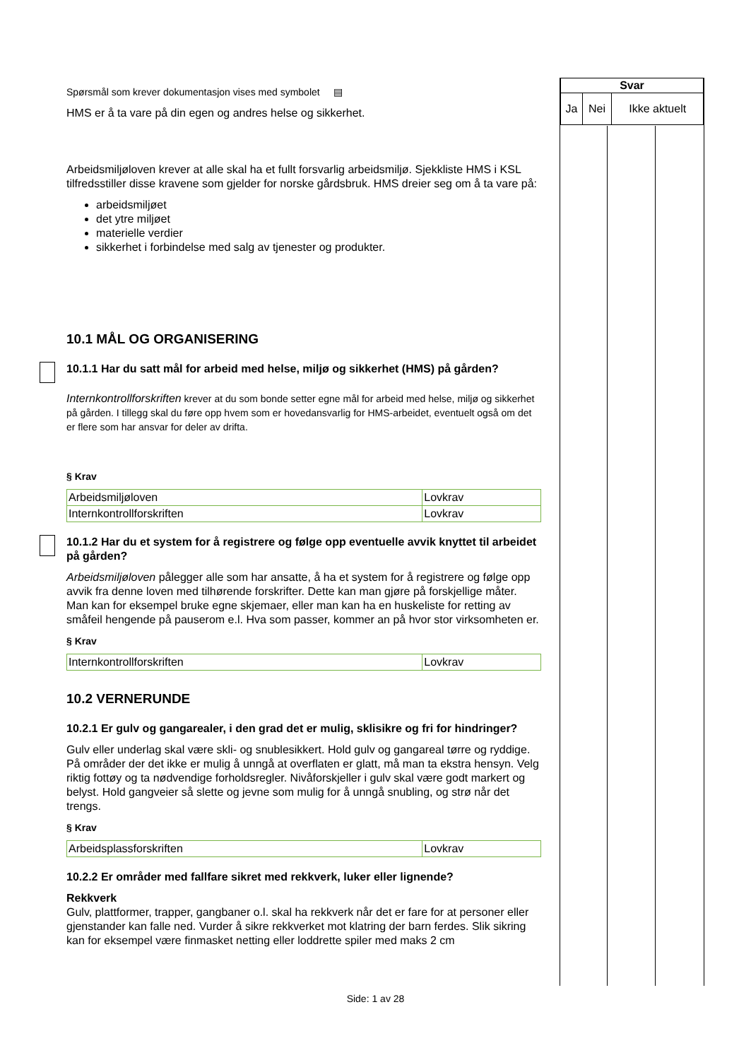Spørsmål som krever dokumentasjon vises med symbolet ▤
HMS er å ta vare på din egen og andres helse og sikkerhet.
Arbeidsmiljøloven krever at alle skal ha et fullt forsvarlig arbeidsmiljø. Sjekkliste HMS i KSL tilfredsstiller disse kravene som gjelder for norske gårdsbruk. HMS dreier seg om å ta vare på:
arbeidsmiljøet
det ytre miljøet
materielle verdier
sikkerhet i forbindelse med salg av tjenester og produkter.
10.1 MÅL OG ORGANISERING
10.1.1 Har du satt mål for arbeid med helse, miljø og sikkerhet (HMS) på gården?
Internkontrollforskriften krever at du som bonde setter egne mål for arbeid med helse, miljø og sikkerhet på gården. I tillegg skal du føre opp hvem som er hovedansvarlig for HMS-arbeidet, eventuelt også om det er flere som har ansvar for deler av drifta.
§ Krav
| Arbeidsmiljøloven | Lovkrav |
| Internkontrollforskriften | Lovkrav |
10.1.2 Har du et system for å registrere og følge opp eventuelle avvik knyttet til arbeidet på gården?
Arbeidsmiljøloven pålegger alle som har ansatte, å ha et system for å registrere og følge opp avvik fra denne loven med tilhørende forskrifter. Dette kan man gjøre på forskjellige måter. Man kan for eksempel bruke egne skjemaer, eller man kan ha en huskeliste for retting av småfeil hengende på pauserom e.l. Hva som passer, kommer an på hvor stor virksomheten er.
§ Krav
| Internkontrollforskriften | Lovkrav |
10.2 VERNERUNDE
10.2.1 Er gulv og gangarealer, i den grad det er mulig, sklisikre og fri for hindringer?
Gulv eller underlag skal være skli- og snublesikkert. Hold gulv og gangareal tørre og ryddige. På områder der det ikke er mulig å unngå at overflaten er glatt, må man ta ekstra hensyn. Velg riktig fottøy og ta nødvendige forholdsregler. Nivåforskjeller i gulv skal være godt markert og belyst. Hold gangveier så slette og jevne som mulig for å unngå snubling, og strø når det trengs.
§ Krav
| Arbeidsplassforskriften | Lovkrav |
10.2.2 Er områder med fallfare sikret med rekkverk, luker eller lignende?
Rekkverk
Gulv, plattformer, trapper, gangbaner o.l. skal ha rekkverk når det er fare for at personer eller gjenstander kan falle ned. Vurder å sikre rekkverket mot klatring der barn ferdes. Slik sikring kan for eksempel være finmasket netting eller loddrette spiler med maks 2 cm
| Svar | | |
| --- | --- | --- |
| Ja | Nei | Ikke aktuelt |
Side: 1 av 28